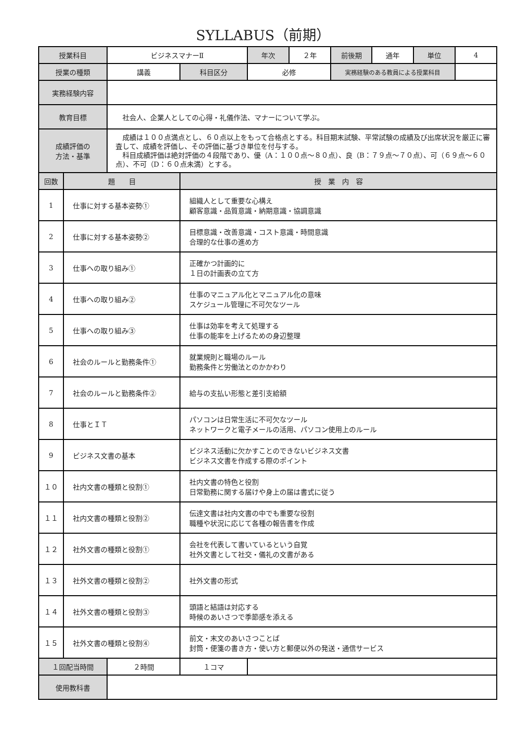SYLLABUS（前期）
| 授業科目 | | ビジネスマナーⅡ | | 年次 | ２年 | 前後期 | 通年 | 単位 | 4 |
| 授業の種類 | | 講義 | 科目区分 | 必修 | | 実務経験のある教員による授業科目 | | | |
| 実務経験内容 | | | | | | | | | |
| 教育目標 | | 社会人、企業人としての心得・礼儀作法、マナーについて学ぶ。 | | | | | | | |
| 成績評価の 方法・基準 | | 成績は１００点満点とし、６０点以上をもって合格点とする。科目期末試験、平常試験の成績及び出席状況を厳正に審査して、成績を評価し、その評価に基づき単位を付与する。 科目成績評価は絶対評価の４段階であり、優（A：１００点～８０点）、良（B：７９点～７０点）、可（６９点～６０点）、不可（D：６０点未満）とする。 | | | | | | | |
| 回数 | 題 目 | | 授 業 内 容 | | | | | | |
| 1 | 仕事に対する基本姿勢① | | 組織人として重要な心構え 顧客意識・品質意識・納期意識・協調意識 | | | | | | |
| 2 | 仕事に対する基本姿勢② | | 目標意識・改善意識・コスト意識・時間意識 合理的な仕事の進め方 | | | | | | |
| 3 | 仕事への取り組み① | | 正確かつ計画的に １日の計画表の立て方 | | | | | | |
| 4 | 仕事への取り組み② | | 仕事のマニュアル化とマニュアル化の意味 スケジュール管理に不可欠なツール | | | | | | |
| 5 | 仕事への取り組み③ | | 仕事は効率を考えて処理する 仕事の能率を上げるための身辺整理 | | | | | | |
| 6 | 社会のルールと勤務条件① | | 就業規則と職場のルール 勤務条件と労働法とのかかわり | | | | | | |
| 7 | 社会のルールと勤務条件② | | 給与の支払い形態と差引支給額 | | | | | | |
| 8 | 仕事とＩＴ | | パソコンは日常生活に不可欠なツール ネットワークと電子メールの活用、パソコン使用上のルール | | | | | | |
| 9 | ビジネス文書の基本 | | ビジネス活動に欠かすことのできないビジネス文書 ビジネス文書を作成する際のポイント | | | | | | |
| １０ | 社内文書の種類と役割① | | 社内文書の特色と役割 日常勤務に関する届けや身上の届は書式に従う | | | | | | |
| １１ | 社内文書の種類と役割② | | 伝達文書は社内文書の中でも重要な役割 職種や状況に応じて各種の報告書を作成 | | | | | | |
| １２ | 社外文書の種類と役割① | | 会社を代表して書いているという自覚 社外文書として社交・儀礼の文書がある | | | | | | |
| １３ | 社外文書の種類と役割② | | 社外文書の形式 | | | | | | |
| １４ | 社外文書の種類と役割③ | | 頭語と結語は対応する 時候のあいさつで季節感を添える | | | | | | |
| １５ | 社外文書の種類と役割④ | | 前文・末文のあいさつことば 封筒・便箋の書き方・使い方と郵便以外の発送・通信サービス | | | | | | |
| １回配当時間 | | ２時間 | １コマ | | | | | | |
| 使用教科書 | | | | | | | | | |